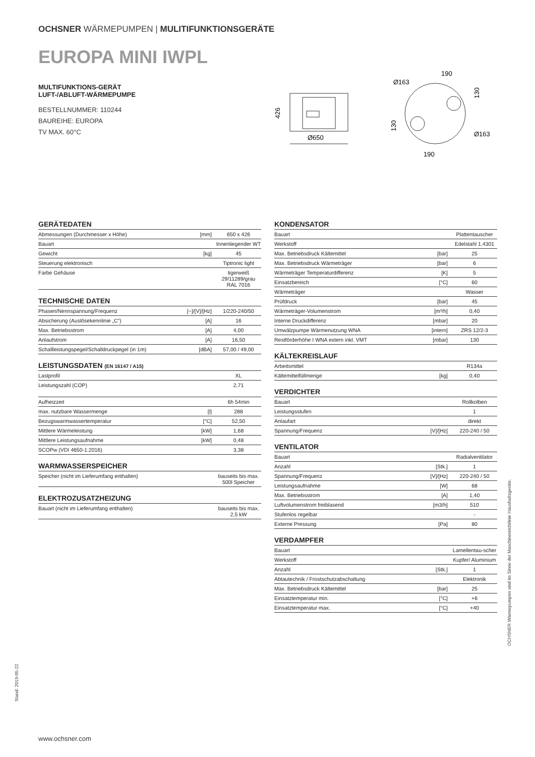OCHSNER WÄRMEPUMPEN | MULITIFUNKTIONSGERÄTE
EUROPA MINI IWPL
MULTIFUNKTIONS-GERÄT
LUFT-/ABLUFT-WÄRMEPUMPE
BESTELLNUMMER: 110244
BAUREIHE: EUROPA
TV MAX. 60°C
426
Ø650
190
Ø163
130
130
Ø163
190
GERÄTEDATEN
| Abmessungen (Durchmesser x Höhe) | [mm] | 650 x 426 |
| Bauart | | Innenliegender WT |
| Gewicht | [kg] | 45 |
| Steuerung elektronisch | | Tiptronic light |
| Farbe Gehäuse | | tigerweiß 29/11289/grau RAL 7016 |
TECHNISCHE DATEN
| Phasen/Nennspannung/Frequenz | [~]/[V]/[Hz] | 1/220-240/50 |
| Absicherung (Auslösekennlinie „C“) | [A] | 16 |
| Max. Betriebsstrom | [A] | 4,00 |
| Anlaufstrom | [A] | 16,50 |
| Schallleistungspegel/Schalldruckpegel (in 1m) | [dBA] | 57,00 / 49,00 |
LEISTUNGSDATEN (EN 16147 / A15)
| Lastprofil | | XL |
| Leistungszahl (COP) | | 2,71 |
| Aufheizzeit | | 6h 54min |
| max. nutzbare Wassermenge | [l] | 288 |
| Bezugswarmwassertemperatur | [°C] | 52,50 |
| Mittlere Wärmeleistung | [kW] | 1,68 |
| Mittlere Leistungsaufnahme | [kW] | 0,48 |
| SCOPw (VDI 4650-1:2016) | | 3,38 |
WARMWASSERSPEICHER
| Speicher (nicht im Lieferumfang enthalten) | | bauseits bis max. 500l Speicher |
ELEKTROZUSATZHEIZUNG
| Bauart (nicht im Lieferumfang enthalten) | | bauseits bis max. 2,5 kW |
KONDENSATOR
| Bauart | | Plattentauscher |
| Werkstoff | | Edelstahl 1.4301 |
| Max. Betriebsdruck Kältemittel | [bar] | 25 |
| Max. Betriebsdruck Wärmeträger | [bar] | 6 |
| Wärmeträger Temperaturdifferenz | [K] | 5 |
| Einsatzbereich | [°C] | 60 |
| Wärmeträger | | Wasser |
| Prüfdruck | [bar] | 45 |
| Wärmeträger-Volumenstrom | [m³/h] | 0,40 |
| Interne Druckdifferenz | [mbar] | 20 |
| Umwälzpumpe Wärmenutzung WNA | [intern] | ZRS 12/2-3 |
| Restförderhöhe I WNA extern inkl. VMT | [mbar] | 130 |
KÄLTEKREISLAUF
| Arbeitsmittel | | R134a |
| Kältemittelfüllmenge | [kg] | 0,40 |
VERDICHTER
| Bauart | | Rollkolben |
| Leistungsstufen | | 1 |
| Anlaufart | | direkt |
| Spannung/Frequenz | [V]/[Hz] | 220-240 / 50 |
VENTILATOR
| Bauart | | Radialventilator |
| Anzahl | [Stk.] | 1 |
| Spannung/Frequenz | [V]/[Hz] | 220-240 / 50 |
| Leistungsaufnahme | [W] | 68 |
| Max. Betriebsstrom | [A] | 1,40 |
| Luftvolumenstrom freiblasend | [m3/h] | 510 |
| Stufenlos regelbar | | - |
| Externe Pressung | [Pa] | 80 |
VERDAMPFER
| Bauart | | Lamellentau-scher |
| Werkstoff | | Kupfer/ Aluminium |
| Anzahl | [Stk.] | 1 |
| Abtautechnik / Frostschutzabschaltung | | Elektronik |
| Max. Betriebsdruck Kältemittel | [bar] | 25 |
| Einsatztemperatur min. | [°C] | +6 |
| Einsatztemperatur max. | [°C] | +40 |
OCHSNER Wärmepumpen sind im Sinne der Maschinenrichtlinie Haushaltsgeräte.
Stand: 2019-05-22
www.ochsner.com